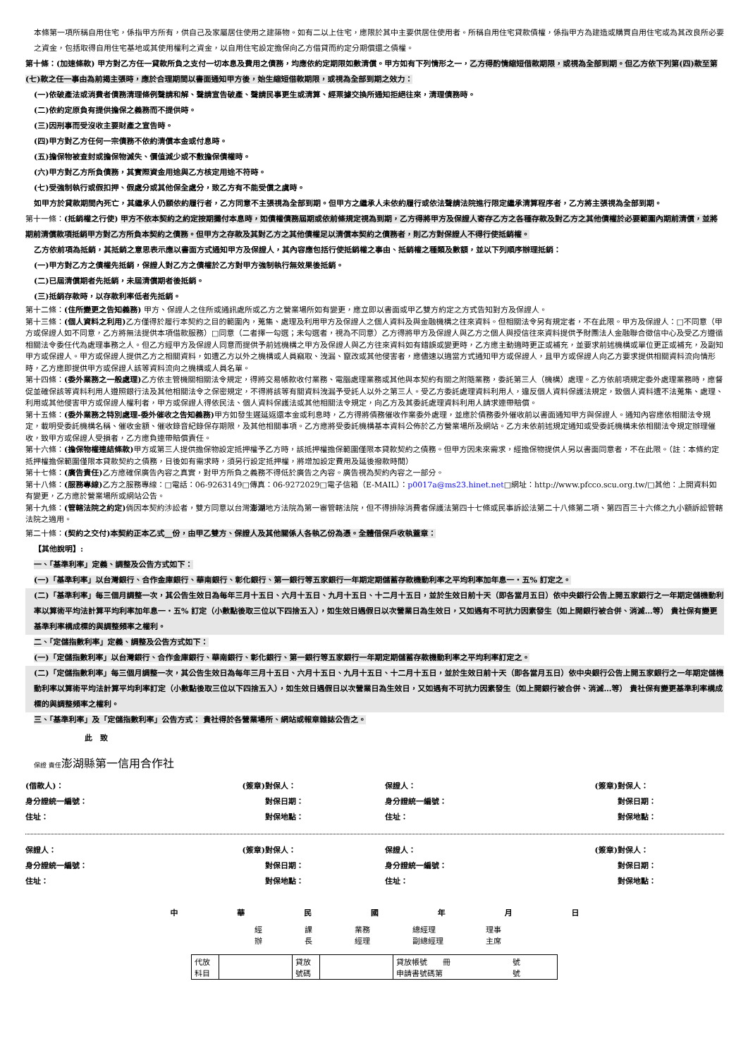本條第一項所稱自用住宅，係指甲方所有，供自己及家屬居住使用之建築物。如有二以上住宅，應限於其中主要供居住使用者。所稱自用住宅貸款債權，係指甲方為建造或購買自用住宅或為其改良所必要之資金，包括取得自用住宅基地或其使用權利之資金，以自用住宅設定擔保向乙方借貸而約定分期償還之債權。
第十條：(加速條款) 甲方對乙方任一貸款所負之支付一切本息及費用之債務，均應依約定期限如數清償。甲方如有下列情形之一，乙方得酌情縮短借款期限，或視為全部到期。但乙方依下列第(四)款至第(七)款之任一事由為前揭主張時，應於合理期間以書面通知甲方後，始生縮短借款期限，或視為全部到期之效力：
(一)依破產法或消費者債務清理條例聲請和解、聲請宣告破產、聲請民事更生或清算、經票據交換所通知拒絕往來，清理債務時。
(二)依約定原負有提供擔保之義務而不提供時。
(三)因刑事而受沒收主要財產之宣告時。
(四)甲方對乙方任何一宗債務不依約清償本金或付息時。
(五)擔保物被查封或擔保物滅失、價值減少或不敷擔保債權時。
(六)甲方對乙方所負債務，其實際資金用途與乙方核定用途不符時。
(七)受強制執行或假扣押、假處分或其他保全處分，致乙方有不能受償之虞時。
如甲方於貸款期間內死亡，其繼承人仍願依約履行者，乙方同意不主張視為全部到期。但甲方之繼承人未依約履行或依法聲請法院進行限定繼承清算程序者，乙方將主張視為全部到期。
第十一條：(抵銷權之行使) 甲方不依本契約之約定按期攤付本息時，如債權債務屆期或依前條規定視為到期，乙方得將甲方及保證人寄存乙方之各種存款及對乙方之其他債權於必要範圍內期前清償，並將期前清償款項抵銷甲方對乙方所負本契約之債務。但甲方之存款及其對乙方之其他債權足以清償本契約之債務者，則乙方對保證人不得行使抵銷權。
乙方依前項為抵銷，其抵銷之意思表示應以書面方式通知甲方及保證人，其內容應包括行使抵銷權之事由、抵銷權之種類及數額，並以下列順序辦理抵銷：
(一)甲方對乙方之債權先抵銷，保證人對乙方之債權於乙方對甲方強制執行無效果後抵銷。
(二)已屆清償期者先抵銷，未屆清償期者後抵銷。
(三)抵銷存款時，以存款利率低者先抵銷。
第十二條：(住所變更之告知義務) 甲方、保證人之住所或通訊處所或乙方之營業場所如有變更，應立即以書面或甲乙雙方約定之方式告知對方及保證人。
第十三條：(個人資料之利用) 乙方僅得於履行本契約之目的範圍內，蒐集、處理及利用甲方及保證人之個人資料及與金融機構之往來資料。但相關法令另有規定者，不在此限。甲方及保證人：□不同意（甲方或保證人如不同意，乙方將無法提供本項借款服務）□同意（二者擇一勾選；未勾選者，視為不同意）乙方得將甲方及保證人與乙方之個人與授信往來資料提供予財團法人金融聯合徵信中心及受乙方遵循相關法令委任代為處理事務之人。但乙方經甲方及保證人同意而提供予前述機構之甲方及保證人與乙方往來資料如有錯誤或變更時，乙方應主動適時更正或補充，並要求前述機構或單位更正或補充，及副知甲方或保證人。甲方或保證人提供乙方之相關資料，如遭乙方以外之機構或人員竊取、洩漏、竄改或其他侵害者，應儘速以適當方式通知甲方或保證人，且甲方或保證人向乙方要求提供相關資料流向情形時，乙方應即提供甲方或保證人該等資料流向之機構或人員名單。
第十四條：(委外業務之一般處理) 乙方依主管機關相關法令規定，得將交易帳款收付業務、電腦處理業務或其他與本契約有關之附隨業務，委託第三人（機構）處理。乙方依前項規定委外處理業務時，應督促並確保該等資料利用人遵照銀行法及其他相關法令之保密規定，不得將該等有關資料洩漏予受託人以外之第三人。受乙方委託處理資料利用人，違反個人資料保護法規定，致個人資料遭不法蒐集、處理、利用或其他侵害甲方或保證人權利者，甲方或保證人得依民法、個人資料保護法或其他相關法令規定，向乙方及其委託處理資料利用人請求連帶賠償。
第十五條：(委外業務之特別處理-委外催收之告知義務) 甲方如發生遲延返還本金或利息時，乙方得將債務催收作業委外處理，並應於債務委外催收前以書面通知甲方與保證人。通知內容應依相關法令規定，載明受委託機構名稱、催收金額、催收錄音紀錄保存期限，及其他相關事項。乙方應將受委託機構基本資料公佈於乙方營業場所及網站。乙方未依前述規定通知或受委託機構未依相關法令規定辦理催收，致甲方或保證人受損者，乙方應負連帶賠償責任。
第十六條：(擔保物權連結條款) 甲方或第三人提供擔保物設定抵押權予乙方時，該抵押權擔保範圍僅限本貸款契約之債務。但甲方因未來需求，經擔保物提供人另以書面同意者，不在此限。（註：本條約定抵押權擔保範圍僅限本貸款契約之債務，日後如有需求時，須另行設定抵押權，將增加設定費用及延後撥款時間）
第十七條：(廣告責任) 乙方應確保廣告內容之真實，對甲方所負之義務不得低於廣告之內容。廣告視為契約內容之一部分。
第十八條：(服務專線) 乙方之服務專線：□電話：06-9263149□傳真：06-9272029□電子信箱（E-MAIL）：p0017a@ms23.hinet.net□網址：http://www.pfcco.scu.org.tw/□其他：上開資料如有變更，乙方應於營業場所或網站公告。
第十九條：(管轄法院之約定) 倘因本契約涉訟者，雙方同意以台灣澎湖地方法院為第一審管轄法院，但不得排除消費者保護法第四十七條或民事訴訟法第二十八條第二項、第四百三十六條之九小額訴訟管轄法院之適用。
第二十條：(契約之交付) 本契約正本乙式__份，由甲乙雙方、保證人及其他關係人各執乙份為憑。全體借保戶收執蓋章：
【其他說明】:
一、「基準利率」定義、調整及公告方式如下：
(一)「基準利率」以台灣銀行、合作金庫銀行、華南銀行、彰化銀行、第一銀行等五家銀行一年期定期儲蓄存款機動利率之平均利率加年息一‧五% 訂定之。
(二)「基準利率」每三個月調整一次，其公告生效日為每年三月十五日、六月十五日、九月十五日、十二月十五日，並於生效日前十天（即各當月五日）依中央銀行公告上開五家銀行之一年期定儲機動利率以算術平均法計算平均利率加年息一‧五% 訂定（小數點後取三位以下四捨五入），如生效日遇假日以次營業日為生效日，又如遇有不可抗力因素發生（如上開銀行被合併、消滅…等） 貴社保有變更基準利率構成標的與調整頻率之權利。
二、「定儲指數利率」定義、調整及公告方式如下：
(一)「定儲指數利率」以台灣銀行、合作金庫銀行、華南銀行、彰化銀行、第一銀行等五家銀行一年期定期儲蓄存款機動利率之平均利率訂定之。
(二)「定儲指數利率」每三個月調整一次，其公告生效日為每年三月十五日、六月十五日、九月十五日、十二月十五日，並於生效日前十天（即各當月五日）依中央銀行公告上開五家銀行之一年期定儲機動利率以算術平均法計算平均利率訂定（小數點後取三位以下四捨五入），如生效日遇假日以次營業日為生效日，又如遇有不可抗力因素發生（如上開銀行被合併、消滅…等） 貴社保有變更基準利率構成標的與調整頻率之權利。
三、「基準利率」及「定儲指數利率」公告方式： 貴社得於各營業場所、網站或報章雜誌公告之。
此　致
保證 責任澎湖縣第一信用合作社
(借款人)： (簽章)
對保人：
保證人： (簽章)
對保人：
身分證統一編號：
對保日期：
身分證統一編號：
對保日期：
住址：
對保地點：
住址：
對保地點：
保證人： (簽章)
對保人：
保證人： (簽章)
對保人：
身分證統一編號：
對保日期：
身分證統一編號：
對保日期：
住址：
對保地點：
住址：
對保地點：
中 華 民 國 年 月 日
經
辦 課
長 業務
經理 總經理
副總經理 理事
主席
| 代放 科目 | | 貸放 號碼 | | 貸放帳號 冊 號 申請書號碼第 號 |